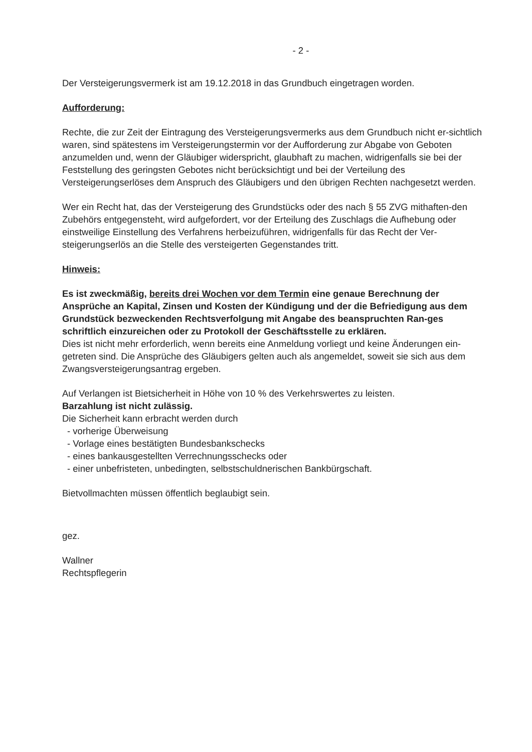- 2 -
Der Versteigerungsvermerk ist am 19.12.2018 in das Grundbuch eingetragen worden.
Aufforderung:
Rechte, die zur Zeit der Eintragung des Versteigerungsvermerks aus dem Grundbuch nicht er-sichtlich waren, sind spätestens im Versteigerungstermin vor der Aufforderung zur Abgabe von Geboten anzumelden und, wenn der Gläubiger widerspricht, glaubhaft zu machen, widrigenfalls sie bei der Feststellung des geringsten Gebotes nicht berücksichtigt und bei der Verteilung des Versteigerungserlöses dem Anspruch des Gläubigers und den übrigen Rechten nachgesetzt werden.
Wer ein Recht hat, das der Versteigerung des Grundstücks oder des nach § 55 ZVG mithaften-den Zubehörs entgegensteht, wird aufgefordert, vor der Erteilung des Zuschlags die Aufhebung oder einstweilige Einstellung des Verfahrens herbeizuführen, widrigenfalls für das Recht der Ver-steigerungserlös an die Stelle des versteigerten Gegenstandes tritt.
Hinweis:
Es ist zweckmäßig, bereits drei Wochen vor dem Termin eine genaue Berechnung der Ansprüche an Kapital, Zinsen und Kosten der Kündigung und der die Befriedigung aus dem Grundstück bezweckenden Rechtsverfolgung mit Angabe des beanspruchten Ran-ges schriftlich einzureichen oder zu Protokoll der Geschäftsstelle zu erklären.
Dies ist nicht mehr erforderlich, wenn bereits eine Anmeldung vorliegt und keine Änderungen ein-getreten sind. Die Ansprüche des Gläubigers gelten auch als angemeldet, soweit sie sich aus dem Zwangsversteigerungsantrag ergeben.
Auf Verlangen ist Bietsicherheit in Höhe von 10 % des Verkehrswertes zu leisten.
Barzahlung ist nicht zulässig.
Die Sicherheit kann erbracht werden durch
- vorherige Überweisung
- Vorlage eines bestätigten Bundesbankschecks
- eines bankausgestellten Verrechnungsschecks oder
- einer unbefristeten, unbedingten, selbstschuldnerischen Bankbürgschaft.
Bietvollmachten müssen öffentlich beglaubigt sein.
gez.
Wallner
Rechtspflegerin